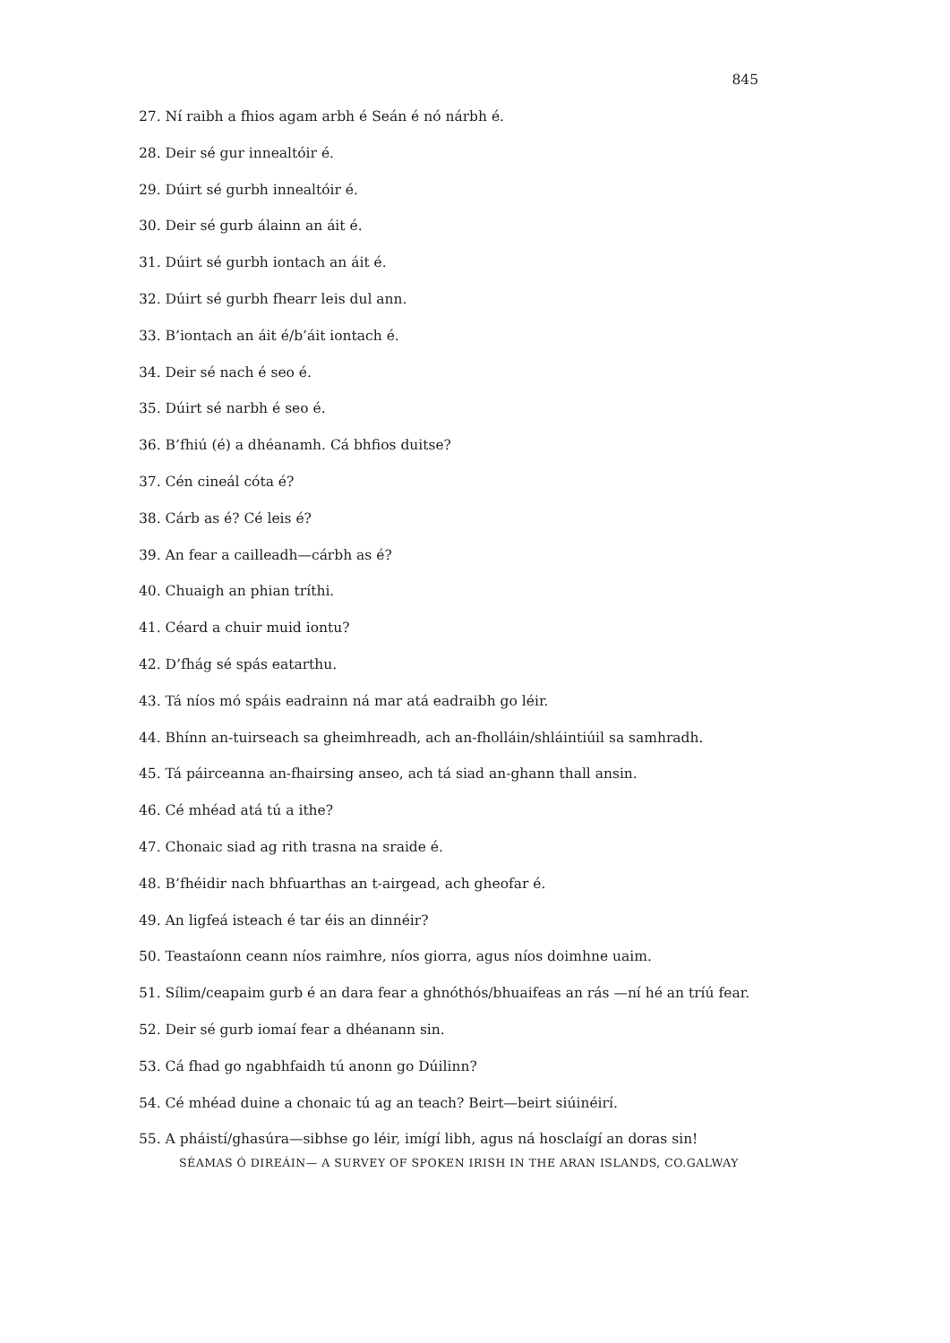845
27. Ní raibh a fhios agam arbh é Seán é nó nárbh é.
28. Deir sé gur innealtóir é.
29. Dúirt sé gurbh innealtóir é.
30. Deir sé gurb álainn an áit é.
31. Dúirt sé gurbh iontach an áit é.
32. Dúirt sé gurbh fhearr leis dul ann.
33. B’iontach an áit é/b’áit iontach é.
34. Deir sé nach é seo é.
35. Dúirt sé narbh é seo é.
36. B’fhiú (é) a dhéanamh. Cá bhfios duitse?
37. Cén cineál cóta é?
38. Cárb as é? Cé leis é?
39. An fear a cailleadh—cárbh as é?
40. Chuaigh an phian tríthi.
41. Céard a chuir muid iontu?
42. D’fhág sé spás eatarthu.
43. Tá níos mó spáis eadrainn ná mar atá eadraibh go léir.
44. Bhínn an-tuirseach sa gheimhreadh, ach an-fholláin/shláintiúil sa samhradh.
45. Tá páirceanna an-fhairsing anseo, ach tá siad an-ghann thall ansin.
46. Cé mhéad atá tú a ithe?
47. Chonaic siad ag rith trasna na sraide é.
48. B’fhéidir nach bhfuarthas an t-airgead, ach gheofar é.
49. An ligfeá isteach é tar éis an dinnéir?
50. Teastaíonn ceann níos raimhre, níos giorra, agus níos doimhne uaim.
51. Sílim/ceapaim gurb é an dara fear a ghnóthós/bhuaifeas an rás —ní hé an tríú fear.
52. Deir sé gurb iomaí fear a dhéanann sin.
53. Cá fhad go ngabhfaidh tú anonn go Dúilinn?
54. Cé mhéad duine a chonaic tú ag an teach? Beirt—beirt siúinéirí.
55. A pháistí/ghasúra—sibhse go léir, imígí libh, agus ná hosclaígí an doras sin!
SÉAMAS Ó DIREÁIN— A SURVEY OF SPOKEN IRISH IN THE ARAN ISLANDS, CO.GALWAY